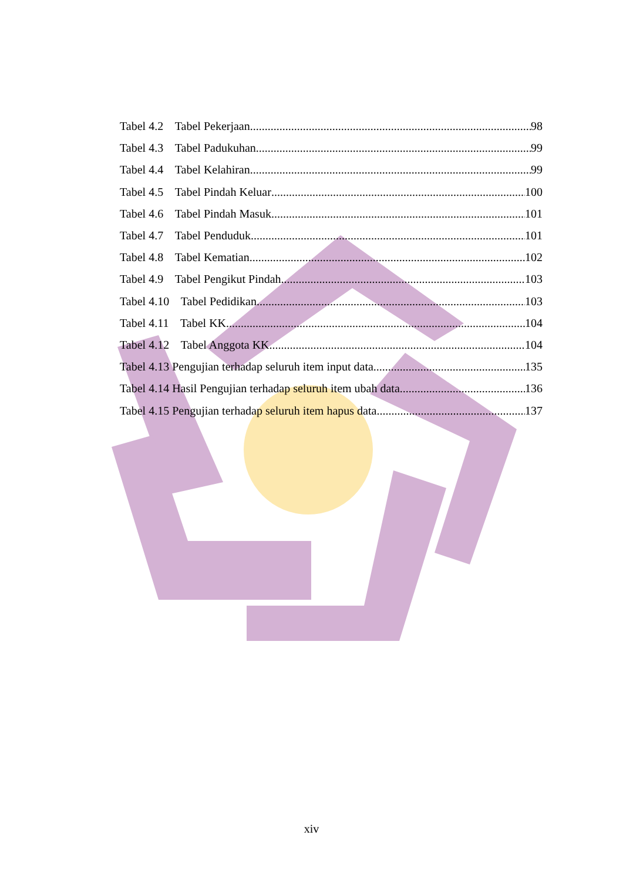Tabel 4.2 Tabel Pekerjaan 98
Tabel 4.3 Tabel Padukuhan 99
Tabel 4.4 Tabel Kelahiran 99
Tabel 4.5 Tabel Pindah Keluar 100
Tabel 4.6 Tabel Pindah Masuk 101
Tabel 4.7 Tabel Penduduk 101
Tabel 4.8 Tabel Kematian 102
Tabel 4.9 Tabel Pengikut Pindah 103
Tabel 4.10 Tabel Pedidikan 103
Tabel 4.11 Tabel KK 104
Tabel 4.12 Tabel Anggota KK 104
Tabel 4.13 Pengujian terhadap seluruh item input data 135
Tabel 4.14 Hasil Pengujian terhadap seluruh item ubah data 136
Tabel 4.15 Pengujian terhadap seluruh item hapus data 137
xiv